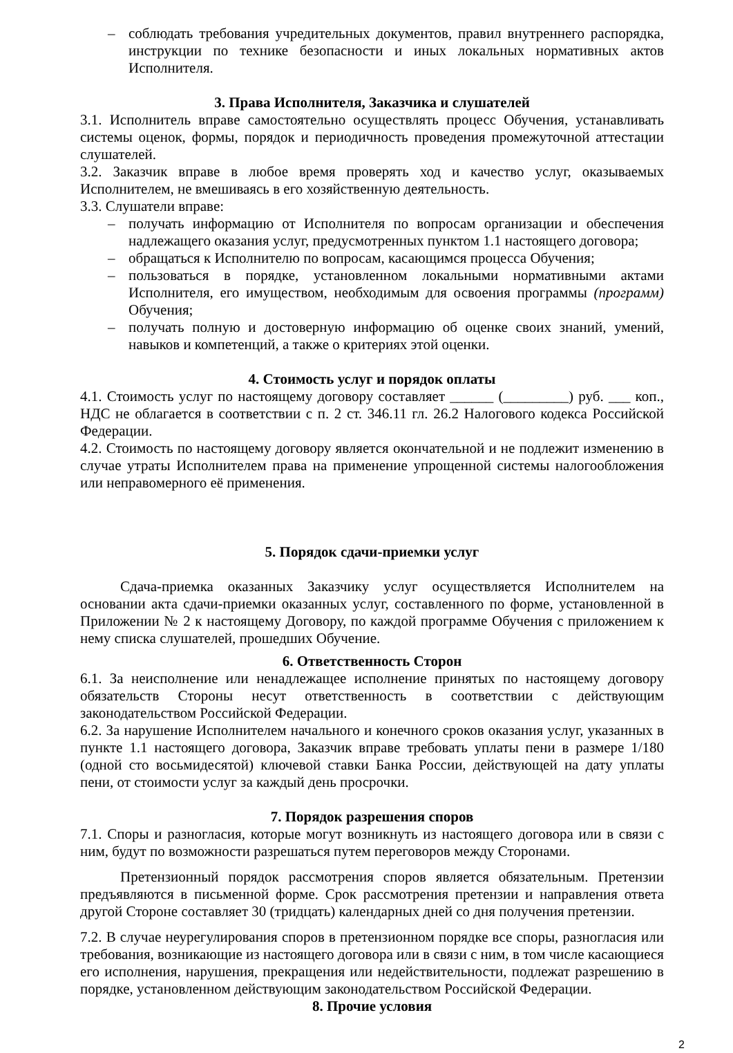– соблюдать требования учредительных документов, правил внутреннего распорядка, инструкции по технике безопасности и иных локальных нормативных актов Исполнителя.
3. Права Исполнителя, Заказчика и слушателей
3.1. Исполнитель вправе самостоятельно осуществлять процесс Обучения, устанавливать системы оценок, формы, порядок и периодичность проведения промежуточной аттестации слушателей.
3.2. Заказчик вправе в любое время проверять ход и качество услуг, оказываемых Исполнителем, не вмешиваясь в его хозяйственную деятельность.
3.3. Слушатели вправе:
– получать информацию от Исполнителя по вопросам организации и обеспечения надлежащего оказания услуг, предусмотренных пунктом 1.1 настоящего договора;
– обращаться к Исполнителю по вопросам, касающимся процесса Обучения;
– пользоваться в порядке, установленном локальными нормативными актами Исполнителя, его имуществом, необходимым для освоения программы (программ) Обучения;
– получать полную и достоверную информацию об оценке своих знаний, умений, навыков и компетенций, а также о критериях этой оценки.
4. Стоимость услуг и порядок оплаты
4.1. Стоимость услуг по настоящему договору составляет ______ (_________) руб. ___ коп., НДС не облагается в соответствии с п. 2 ст. 346.11 гл. 26.2 Налогового кодекса Российской Федерации.
4.2. Стоимость по настоящему договору является окончательной и не подлежит изменению в случае утраты Исполнителем права на применение упрощенной системы налогообложения или неправомерного её применения.
5. Порядок сдачи-приемки услуг
Сдача-приемка оказанных Заказчику услуг осуществляется Исполнителем на основании акта сдачи-приемки оказанных услуг, составленного по форме, установленной в Приложении № 2 к настоящему Договору, по каждой программе Обучения с приложением к нему списка слушателей, прошедших Обучение.
6. Ответственность Сторон
6.1. За неисполнение или ненадлежащее исполнение принятых по настоящему договору обязательств Стороны несут ответственность в соответствии с действующим законодательством Российской Федерации.
6.2. За нарушение Исполнителем начального и конечного сроков оказания услуг, указанных в пункте 1.1 настоящего договора, Заказчик вправе требовать уплаты пени в размере 1/180 (одной сто восьмидесятой) ключевой ставки Банка России, действующей на дату уплаты пени, от стоимости услуг за каждый день просрочки.
7. Порядок разрешения споров
7.1. Споры и разногласия, которые могут возникнуть из настоящего договора или в связи с ним, будут по возможности разрешаться путем переговоров между Сторонами.
Претензионный порядок рассмотрения споров является обязательным. Претензии предъявляются в письменной форме. Срок рассмотрения претензии и направления ответа другой Стороне составляет 30 (тридцать) календарных дней со дня получения претензии.
7.2. В случае неурегулирования споров в претензионном порядке все споры, разногласия или требования, возникающие из настоящего договора или в связи с ним, в том числе касающиеся его исполнения, нарушения, прекращения или недействительности, подлежат разрешению в порядке, установленном действующим законодательством Российской Федерации.
8. Прочие условия
2